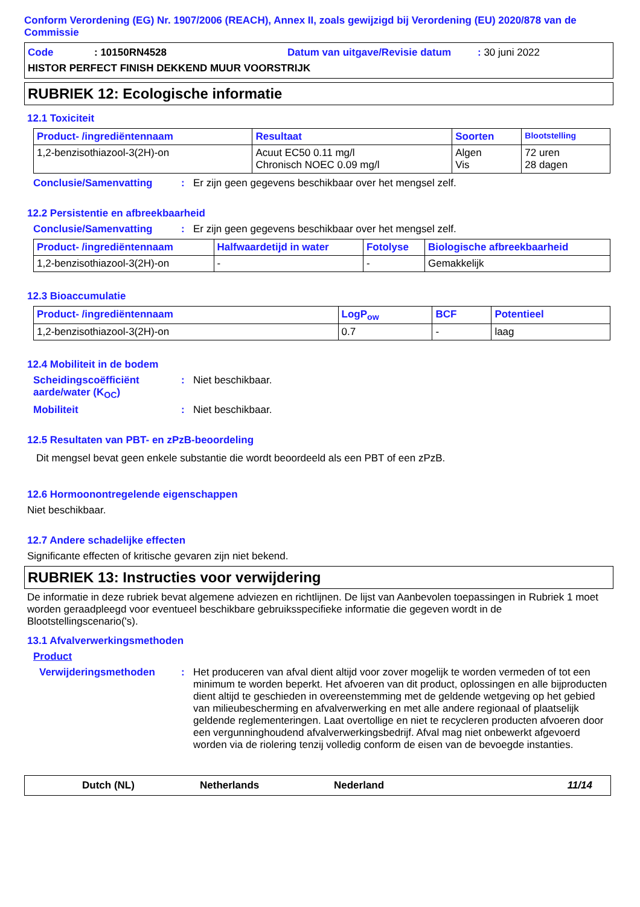Conform Verordening (EG) Nr. 1907/2006 (REACH), Annex II, zoals gewijzigd bij Verordening (EU) 2020/878 van de Commissie
Code: 10150RN4528 Datum van uitgave/Revisie datum: 30 juni 2022
HISTOR PERFECT FINISH DEKKEND MUUR VOORSTRIJK
RUBRIEK 12: Ecologische informatie
12.1 Toxiciteit
| Product- /ingrediëntennaam | Resultaat | Soorten | Blootstelling |
| --- | --- | --- | --- |
| 1,2-benzisothiazool-3(2H)-on | Acuut EC50 0.11 mg/l Chronisch NOEC 0.09 mg/l | Algen Vis | 72 uren 28 dagen |
Conclusie/Samenvatting: Er zijn geen gegevens beschikbaar over het mengsel zelf.
12.2 Persistentie en afbreekbaarheid
Conclusie/Samenvatting: Er zijn geen gegevens beschikbaar over het mengsel zelf.
| Product- /ingrediëntennaam | Halfwaardetijd in water | Fotolyse | Biologische afbreekbaarheid |
| --- | --- | --- | --- |
| 1,2-benzisothiazool-3(2H)-on | - | - | Gemakkelijk |
12.3 Bioaccumulatie
| Product- /ingrediëntennaam | LogP<sub>ow</sub> | BCF | Potentieel |
| --- | --- | --- | --- |
| 1,2-benzisothiazool-3(2H)-on | 0.7 | - | laag |
12.4 Mobiliteit in de bodem
Scheidingscoëfficiënt aarde/water (K<sub>OC</sub>): Niet beschikbaar.
Mobiliteit: Niet beschikbaar.
12.5 Resultaten van PBT- en zPzB-beoordeling
Dit mengsel bevat geen enkele substantie die wordt beoordeeld als een PBT of een zPzB.
12.6 Hormoonontregelende eigenschappen
Niet beschikbaar.
12.7 Andere schadelijke effecten
Significante effecten of kritische gevaren zijn niet bekend.
RUBRIEK 13: Instructies voor verwijdering
De informatie in deze rubriek bevat algemene adviezen en richtlijnen. De lijst van Aanbevolen toepassingen in Rubriek 1 moet worden geraadpleegd voor eventueel beschikbare gebruiksspecifieke informatie die gegeven wordt in de Blootstellingscenario('s).
13.1 Afvalverwerkingsmethoden
Product
Verwijderingsmethoden: Het produceren van afval dient altijd voor zover mogelijk te worden vermeden of tot een minimum te worden beperkt. Het afvoeren van dit product, oplossingen en alle bijproducten dient altijd te geschieden in overeenstemming met de geldende wetgeving op het gebied van milieubescherming en afvalverwerking en met alle andere regionaal of plaatselijk geldende reglementeringen. Laat overtollige en niet te recycleren producten afvoeren door een vergunninghoudend afvalverwerkingsbedrijf. Afval mag niet onbewerkt afgevoerd worden via de riolering tenzij volledig conform de eisen van de bevoegde instanties.
Dutch (NL) Netherlands Nederland 11/14